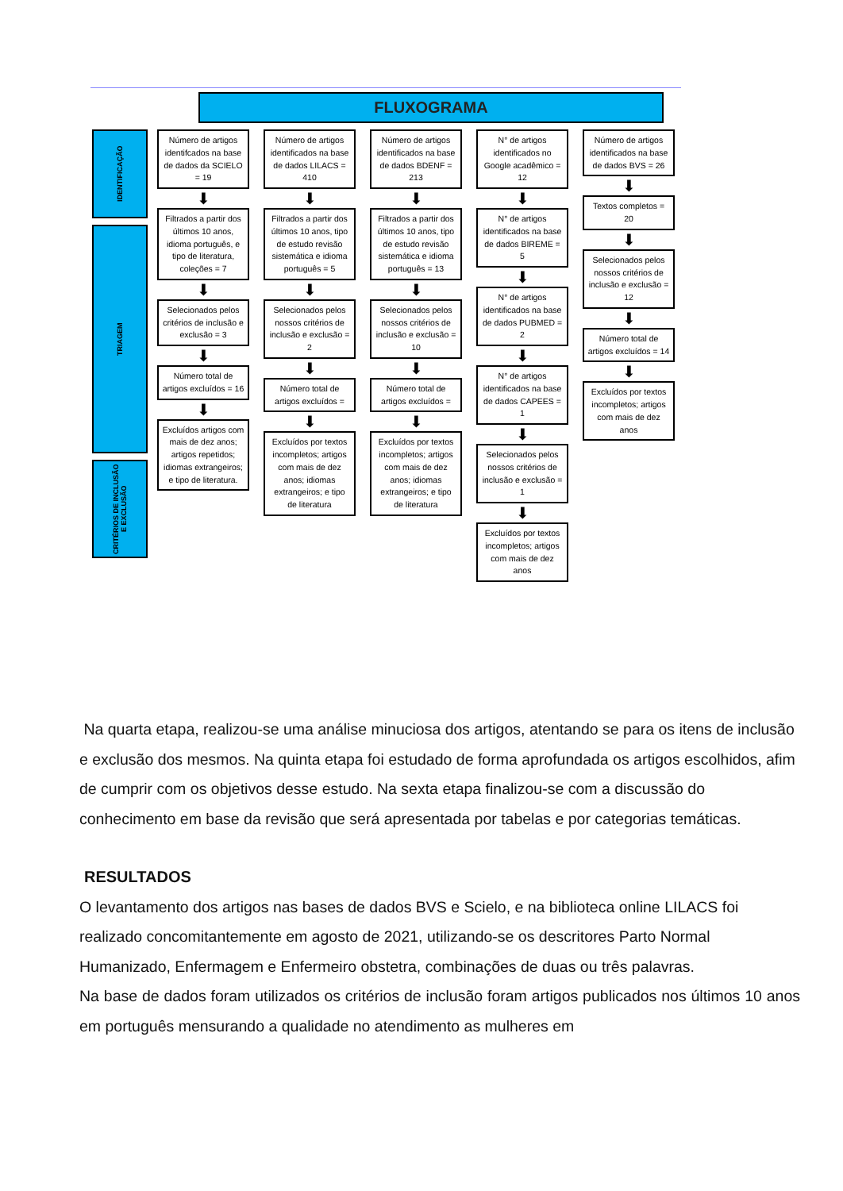FLUXOGRAMA
IDENTIFICAÇÃO
TRIAGEM
CRITÉRIOS DE INCLUSÃO E EXCLUSÃO
Número de artigos identifcados na base de dados da SCIELO = 19
⬇
Filtrados a partir dos últimos 10 anos, idioma português, e tipo de literatura, coleções = 7
⬇
Selecionados pelos critérios de inclusão e exclusão = 3
⬇
Número total de artigos excluídos = 16
⬇
Excluídos artigos com mais de dez anos; artigos repetidos; idiomas extrangeiros; e tipo de literatura.
Número de artigos identificados na base de dados LILACS = 410
⬇
Filtrados a partir dos últimos 10 anos, tipo de estudo revisão sistemática e idioma português = 5
⬇
Selecionados pelos nossos critérios de inclusão e exclusão = 2
⬇
Número total de artigos excluídos =
⬇
Excluídos por textos incompletos; artigos com mais de dez anos; idiomas extrangeiros; e tipo de literatura
Número de artigos identificados na base de dados BDENF = 213
⬇
Filtrados a partir dos últimos 10 anos, tipo de estudo revisão sistemática e idioma português = 13
⬇
Selecionados pelos nossos critérios de inclusão e exclusão = 10
⬇
Número total de artigos excluídos =
⬇
Excluídos por textos incompletos; artigos com mais de dez anos; idiomas extrangeiros; e tipo de literatura
N° de artigos identificados no Google acadêmico = 12
⬇
N° de artigos identificados na base de dados BIREME = 5
⬇
N° de artigos identificados na base de dados PUBMED = 2
⬇
N° de artigos identificados na base de dados CAPEES = 1
⬇
Selecionados pelos nossos critérios de inclusão e exclusão = 1
⬇
Excluídos por textos incompletos; artigos com mais de dez anos
Número de artigos identificados na base de dados BVS = 26
⬇
Textos completos = 20
⬇
Selecionados pelos nossos critérios de inclusão e exclusão = 12
⬇
Número total de artigos excluídos = 14
⬇
Excluídos por textos incompletos; artigos com mais de dez anos
Na quarta etapa, realizou-se uma análise minuciosa dos artigos, atentando se para os itens de inclusão e exclusão dos mesmos. Na quinta etapa foi estudado de forma aprofundada os artigos escolhidos, afim de cumprir com os objetivos desse estudo. Na sexta etapa finalizou-se com a discussão do conhecimento em base da revisão que será apresentada por tabelas e por categorias temáticas.
RESULTADOS
O levantamento dos artigos nas bases de dados BVS e Scielo, e na biblioteca online LILACS foi realizado concomitantemente em agosto de 2021, utilizando-se os descritores Parto Normal Humanizado, Enfermagem e Enfermeiro obstetra, combinações de duas ou três palavras.
Na base de dados foram utilizados os critérios de inclusão foram artigos publicados nos últimos 10 anos em português mensurando a qualidade no atendimento as mulheres em